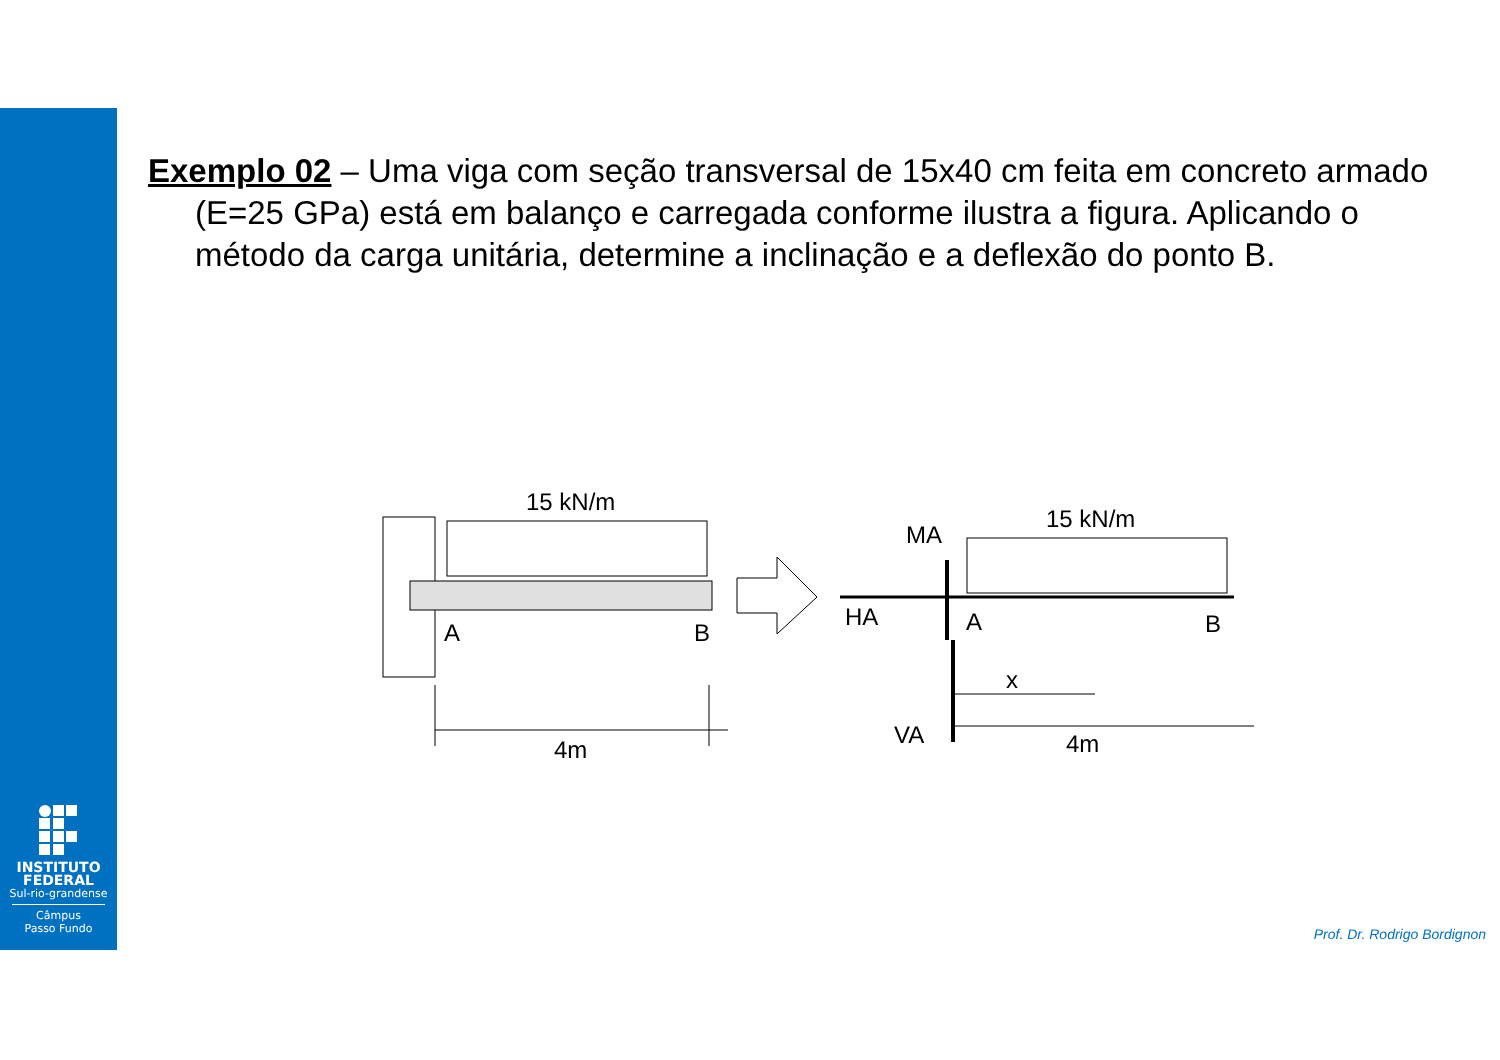INSTITUTO
FEDERAL
Sul-rio-grandense
Câmpus
Passo Fundo
Exemplo 02 – Uma viga com seção transversal de 15x40 cm feita em concreto armado (E=25 GPa) está em balanço e carregada conforme ilustra a figura. Aplicando o método da carga unitária, determine a inclinação e a deflexão do ponto B.
15 kN/m
A
B
4m
15 kN/m
MA
HA
A
B
x
VA
4m
Prof. Dr. Rodrigo Bordignon